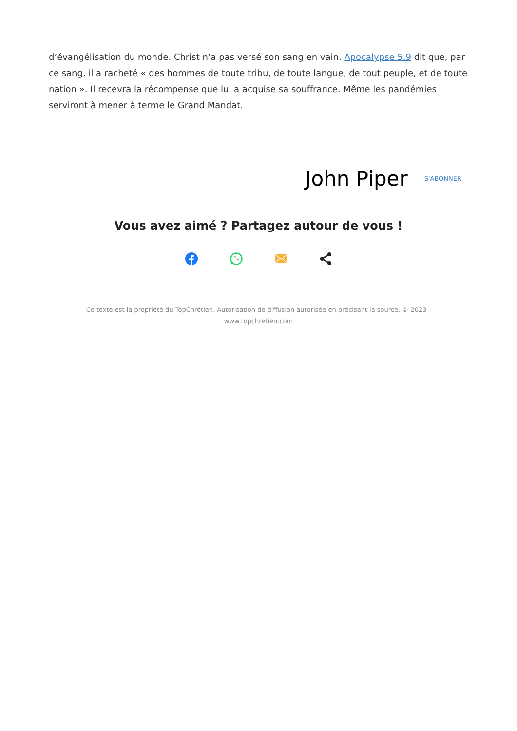d’évangélisation du monde. Christ n’a pas versé son sang en vain. Apocalypse 5.9 dit que, par ce sang, il a racheté « des hommes de toute tribu, de toute langue, de tout peuple, et de toute nation ». Il recevra la récompense que lui a acquise sa souffrance. Même les pandémies serviront à mener à terme le Grand Mandat.
John Piper S'ABONNER
Vous avez aimé ? Partagez autour de vous !
Ce texte est la propriété du TopChrétien. Autorisation de diffusion autorisée en précisant la source. © 2023 -
www.topchretien.com